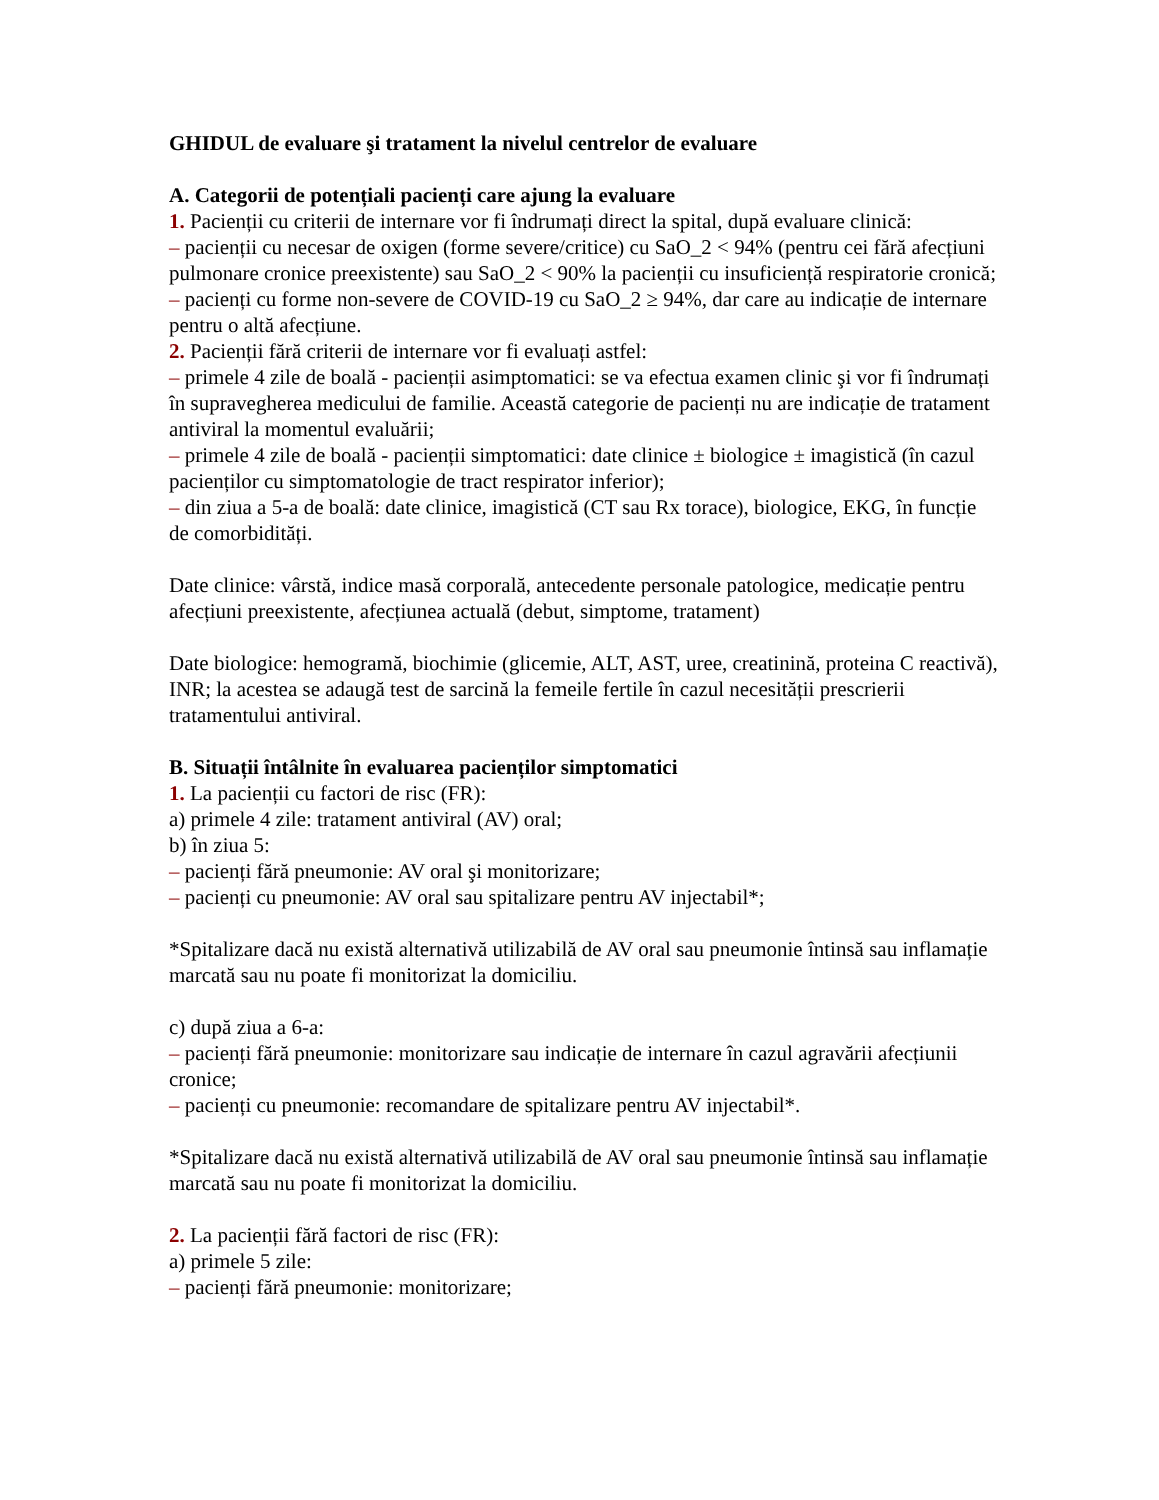GHIDUL de evaluare şi tratament la nivelul centrelor de evaluare
A. Categorii de potențiali pacienți care ajung la evaluare
1. Pacienții cu criterii de internare vor fi îndrumați direct la spital, după evaluare clinică:
– pacienții cu necesar de oxigen (forme severe/critice) cu SaO_2 < 94% (pentru cei fără afecțiuni pulmonare cronice preexistente) sau SaO_2 < 90% la pacienții cu insuficiență respiratorie cronică;
– pacienți cu forme non-severe de COVID-19 cu SaO_2 ≥ 94%, dar care au indicație de internare pentru o altă afecțiune.
2. Pacienții fără criterii de internare vor fi evaluați astfel:
– primele 4 zile de boală - pacienții asimptomatici: se va efectua examen clinic şi vor fi îndrumați în supravegherea medicului de familie. Această categorie de pacienți nu are indicație de tratament antiviral la momentul evaluării;
– primele 4 zile de boală - pacienții simptomatici: date clinice ± biologice ± imagistică (în cazul pacienților cu simptomatologie de tract respirator inferior);
– din ziua a 5-a de boală: date clinice, imagistică (CT sau Rx torace), biologice, EKG, în funcție de comorbidități.
Date clinice: vârstă, indice masă corporală, antecedente personale patologice, medicație pentru afecțiuni preexistente, afecțiunea actuală (debut, simptome, tratament)
Date biologice: hemogramă, biochimie (glicemie, ALT, AST, uree, creatinină, proteina C reactivă), INR; la acestea se adaugă test de sarcină la femeile fertile în cazul necesității prescrierii tratamentului antiviral.
B. Situații întâlnite în evaluarea pacienților simptomatici
1. La pacienții cu factori de risc (FR):
a) primele 4 zile: tratament antiviral (AV) oral;
b) în ziua 5:
– pacienți fără pneumonie: AV oral şi monitorizare;
– pacienți cu pneumonie: AV oral sau spitalizare pentru AV injectabil*;
*Spitalizare dacă nu există alternativă utilizabilă de AV oral sau pneumonie întinsă sau inflamație marcată sau nu poate fi monitorizat la domiciliu.
c) după ziua a 6-a:
– pacienți fără pneumonie: monitorizare sau indicație de internare în cazul agravării afecțiunii cronice;
– pacienți cu pneumonie: recomandare de spitalizare pentru AV injectabil*.
*Spitalizare dacă nu există alternativă utilizabilă de AV oral sau pneumonie întinsă sau inflamație marcată sau nu poate fi monitorizat la domiciliu.
2. La pacienții fără factori de risc (FR):
a) primele 5 zile:
– pacienți fără pneumonie: monitorizare;